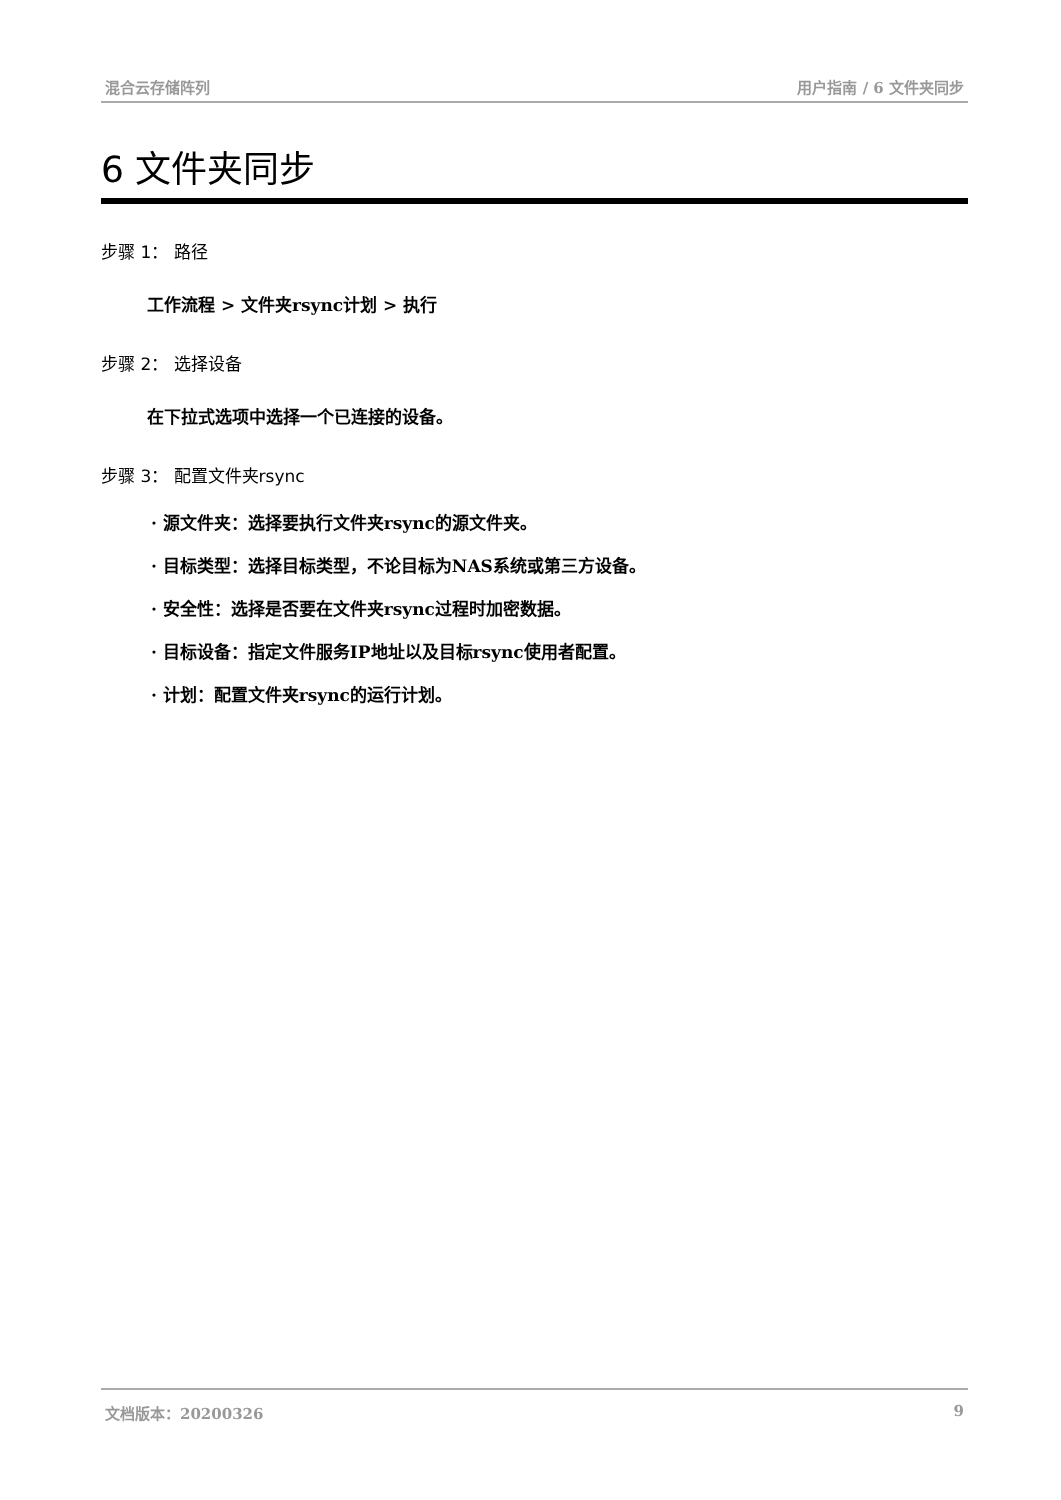混合云存储阵列 用户指南 / 6 文件夹同步
6 文件夹同步
步骤 1： 路径
工作流程 > 文件夹rsync计划 > 执行
步骤 2： 选择设备
在下拉式选项中选择一个已连接的设备。
步骤 3： 配置文件夹rsync
· 源文件夹：选择要执行文件夹rsync的源文件夹。
· 目标类型：选择目标类型，不论目标为NAS系统或第三方设备。
· 安全性：选择是否要在文件夹rsync过程时加密数据。
· 目标设备：指定文件服务IP地址以及目标rsync使用者配置。
· 计划：配置文件夹rsync的运行计划。
文档版本：20200326 9